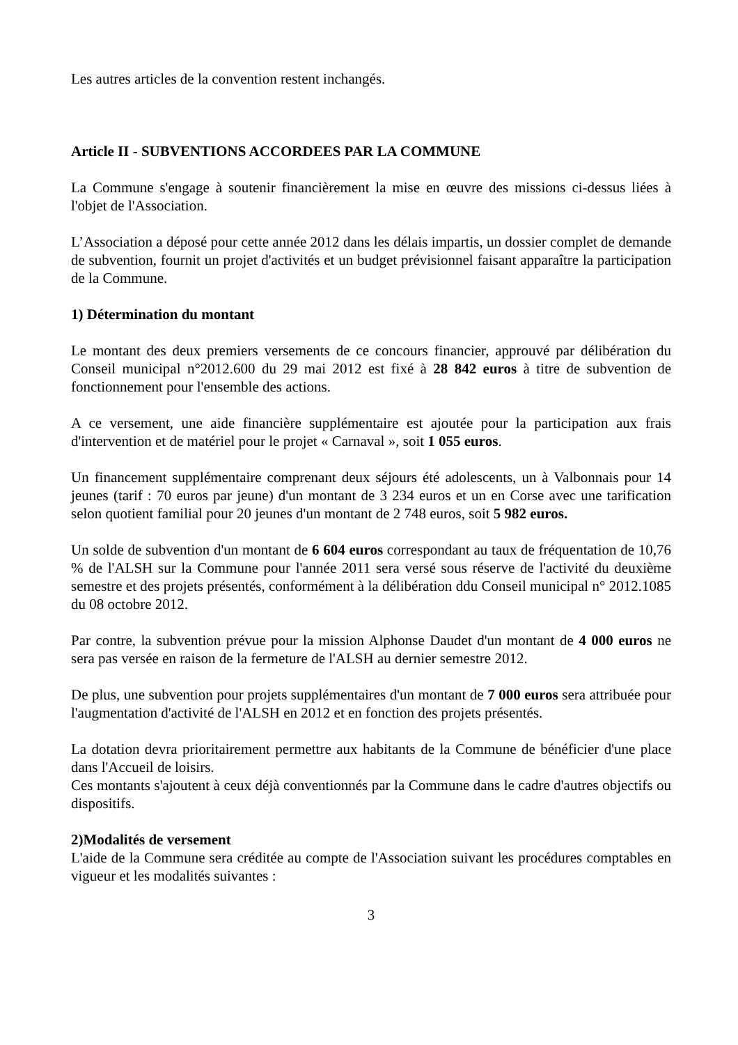Les autres articles de la convention restent inchangés.
Article II - SUBVENTIONS ACCORDEES PAR LA COMMUNE
La Commune s'engage à soutenir financièrement la mise en œuvre des missions ci-dessus liées à l'objet de l'Association.
L’Association a déposé pour cette année 2012 dans les délais impartis, un dossier complet de demande de subvention, fournit un projet d'activités et un budget prévisionnel faisant apparaître la participation de la Commune.
1) Détermination du montant
Le montant des deux premiers versements de ce concours financier, approuvé par délibération du Conseil municipal n°2012.600 du 29 mai 2012 est fixé à 28 842 euros à titre de subvention de fonctionnement pour l'ensemble des actions.
A ce versement, une aide financière supplémentaire est ajoutée pour la participation aux frais d'intervention et de matériel pour le projet « Carnaval », soit 1 055 euros.
Un financement supplémentaire comprenant deux séjours été adolescents, un à Valbonnais pour 14 jeunes (tarif : 70 euros par jeune) d'un montant de 3 234 euros et un en Corse avec une tarification selon quotient familial pour 20 jeunes d'un montant de 2 748 euros, soit 5 982 euros.
Un solde de subvention d'un montant de 6 604 euros correspondant au taux de fréquentation de 10,76 % de l'ALSH sur la Commune pour l'année 2011 sera versé sous réserve de l'activité du deuxième semestre et des projets présentés, conformément à la délibération ddu Conseil municipal n° 2012.1085 du 08 octobre 2012.
Par contre, la subvention prévue pour la mission Alphonse Daudet d'un montant de 4 000 euros ne sera pas versée en raison de la fermeture de l'ALSH au dernier semestre 2012.
De plus, une subvention pour projets supplémentaires d'un montant de 7 000 euros sera attribuée pour l'augmentation d'activité de l'ALSH en 2012 et en fonction des projets présentés.
La dotation devra prioritairement permettre aux habitants de la Commune de bénéficier d'une place dans l'Accueil de loisirs.
Ces montants s'ajoutent à ceux déjà conventionnés par la Commune dans le cadre d'autres objectifs ou dispositifs.
2)Modalités de versement
L'aide de la Commune sera créditée au compte de l'Association suivant les procédures comptables en vigueur et les modalités suivantes :
3